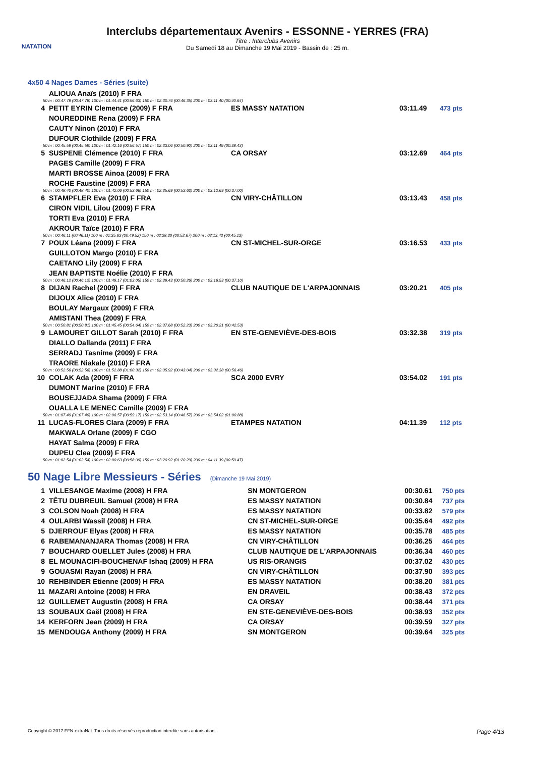NATATION
Interclubs départementaux Avenirs - ESSONNE - YERRES (FRA)
Titre : Interclubs Avenirs
Du Samedi 18 au Dimanche 19 Mai 2019 - Bassin de : 25 m.
4x50 4 Nages Dames - Séries (suite)
| | ALIOUA Anaïs (2010) F FRA | | | |
| 50 m : 00:47.78 (00:47.78) 100 m : 01:44.41 (00:56.63) 150 m : 02:30.76 (00:46.35) 200 m : 03:11.40 (00:40.64) | | | | |
| 4 | PETIT EYRIN Clemence (2009) F FRA | ES MASSY NATATION | 03:11.49 | 473 pts |
| | NOUREDDINE Rena (2009) F FRA | | | |
| | CAUTY Ninon (2010) F FRA | | | |
| | DUFOUR Clothilde (2009) F FRA | | | |
| 50 m : 00:45.59 (00:45.59) 100 m : 01:42.16 (00:56.57) 150 m : 02:33.06 (00:50.90) 200 m : 03:11.49 (00:38.43) | | | | |
| 5 | SUSPENE Clémence (2010) F FRA | CA ORSAY | 03:12.69 | 464 pts |
| | PAGES Camille (2009) F FRA | | | |
| | MARTI BROSSE Ainoa (2009) F FRA | | | |
| | ROCHE Faustine (2009) F FRA | | | |
| 50 m : 00:48.40 (00:48.40) 100 m : 01:42.06 (00:53.66) 150 m : 02:35.69 (00:53.63) 200 m : 03:12.69 (00:37.00) | | | | |
| 6 | STAMPFLER Eva (2010) F FRA | CN VIRY-CHÂTILLON | 03:13.43 | 458 pts |
| | CIRON VIDIL Lilou (2009) F FRA | | | |
| | TORTI Eva (2010) F FRA | | | |
| | AKROUR Taïce (2010) F FRA | | | |
| 50 m : 00:46.11 (00:46.11) 100 m : 01:35.63 (00:49.52) 150 m : 02:28.30 (00:52.67) 200 m : 03:13.43 (00:45.13) | | | | |
| 7 | POUX Léana (2009) F FRA | CN ST-MICHEL-SUR-ORGE | 03:16.53 | 433 pts |
| | GUILLOTON Margo (2010) F FRA | | | |
| | CAETANO Lily (2009) F FRA | | | |
| | JEAN BAPTISTE Noélie (2010) F FRA | | | |
| 50 m : 00:46.12 (00:46.12) 100 m : 01:49.17 (01:03.05) 150 m : 02:39.43 (00:50.26) 200 m : 03:16.53 (00:37.10) | | | | |
| 8 | DIJAN Rachel (2009) F FRA | CLUB NAUTIQUE DE L'ARPAJONNAIS | 03:20.21 | 405 pts |
| | DIJOUX Alice (2010) F FRA | | | |
| | BOULAY Margaux (2009) F FRA | | | |
| | AMISTANI Thea (2009) F FRA | | | |
| 50 m : 00:50.81 (00:50.81) 100 m : 01:45.45 (00:54.64) 150 m : 02:37.68 (00:52.23) 200 m : 03:20.21 (00:42.53) | | | | |
| 9 | LAMOURET GILLOT Sarah (2010) F FRA | EN STE-GENEVIÈVE-DES-BOIS | 03:32.38 | 319 pts |
| | DIALLO Dallanda (2011) F FRA | | | |
| | SERRADJ Tasnime (2009) F FRA | | | |
| | TRAORE Niakale (2010) F FRA | | | |
| 50 m : 00:52.56 (00:52.56) 100 m : 01:52.88 (01:00.32) 150 m : 02:35.92 (00:43.04) 200 m : 03:32.38 (00:56.46) | | | | |
| 10 | COLAK Ada (2009) F FRA | SCA 2000 EVRY | 03:54.02 | 191 pts |
| | DUMONT Marine (2010) F FRA | | | |
| | BOUSEJJADA Shama (2009) F FRA | | | |
| | OUALLA LE MENEC Camille (2009) F FRA | | | |
| 50 m : 01:07.40 (01:07.40) 100 m : 02:06.57 (00:59.17) 150 m : 02:53.14 (00:46.57) 200 m : 03:54.02 (01:00.88) | | | | |
| 11 | LUCAS-FLORES Clara (2009) F FRA | ETAMPES NATATION | 04:11.39 | 112 pts |
| | MAKWALA Orlane (2009) F CGO | | | |
| | HAYAT Salma (2009) F FRA | | | |
| | DUPEU Clea (2009) F FRA | | | |
| 50 m : 01:02.54 (01:02.54) 100 m : 02:00.63 (00:58.09) 150 m : 03:20.92 (01:20.29) 200 m : 04:11.39 (00:50.47) | | | | |
50 Nage Libre Messieurs - Séries (Dimanche 19 Mai 2019)
| 1 | VILLESANGE Maxime (2008) H FRA | SN MONTGERON | 00:30.61 | 750 pts |
| 2 | TÊTU DUBREUIL Samuel (2008) H FRA | ES MASSY NATATION | 00:30.84 | 737 pts |
| 3 | COLSON Noah (2008) H FRA | ES MASSY NATATION | 00:33.82 | 579 pts |
| 4 | OULARBI Wassil (2008) H FRA | CN ST-MICHEL-SUR-ORGE | 00:35.64 | 492 pts |
| 5 | DJERROUF Elyas (2008) H FRA | ES MASSY NATATION | 00:35.78 | 485 pts |
| 6 | RABEMANANJARA Thomas (2008) H FRA | CN VIRY-CHÂTILLON | 00:36.25 | 464 pts |
| 7 | BOUCHARD OUELLET Jules (2008) H FRA | CLUB NAUTIQUE DE L'ARPAJONNAIS | 00:36.34 | 460 pts |
| 8 | EL MOUNACIFI-BOUCHENAF Ishaq (2009) H FRA | US RIS-ORANGIS | 00:37.02 | 430 pts |
| 9 | GOUASMI Rayan (2008) H FRA | CN VIRY-CHÂTILLON | 00:37.90 | 393 pts |
| 10 | REHBINDER Etienne (2009) H FRA | ES MASSY NATATION | 00:38.20 | 381 pts |
| 11 | MAZARI Antoine (2008) H FRA | EN DRAVEIL | 00:38.43 | 372 pts |
| 12 | GUILLEMET Augustin (2008) H FRA | CA ORSAY | 00:38.44 | 371 pts |
| 13 | SOUBAUX Gaël (2008) H FRA | EN STE-GENEVIÈVE-DES-BOIS | 00:38.93 | 352 pts |
| 14 | KERFORN Jean (2009) H FRA | CA ORSAY | 00:39.59 | 327 pts |
| 15 | MENDOUGA Anthony (2009) H FRA | SN MONTGERON | 00:39.64 | 325 pts |
Copyright © 2017 FFN-extraNat. Tous droits réservés reproduction interdite sans autorisation. Page 4/13